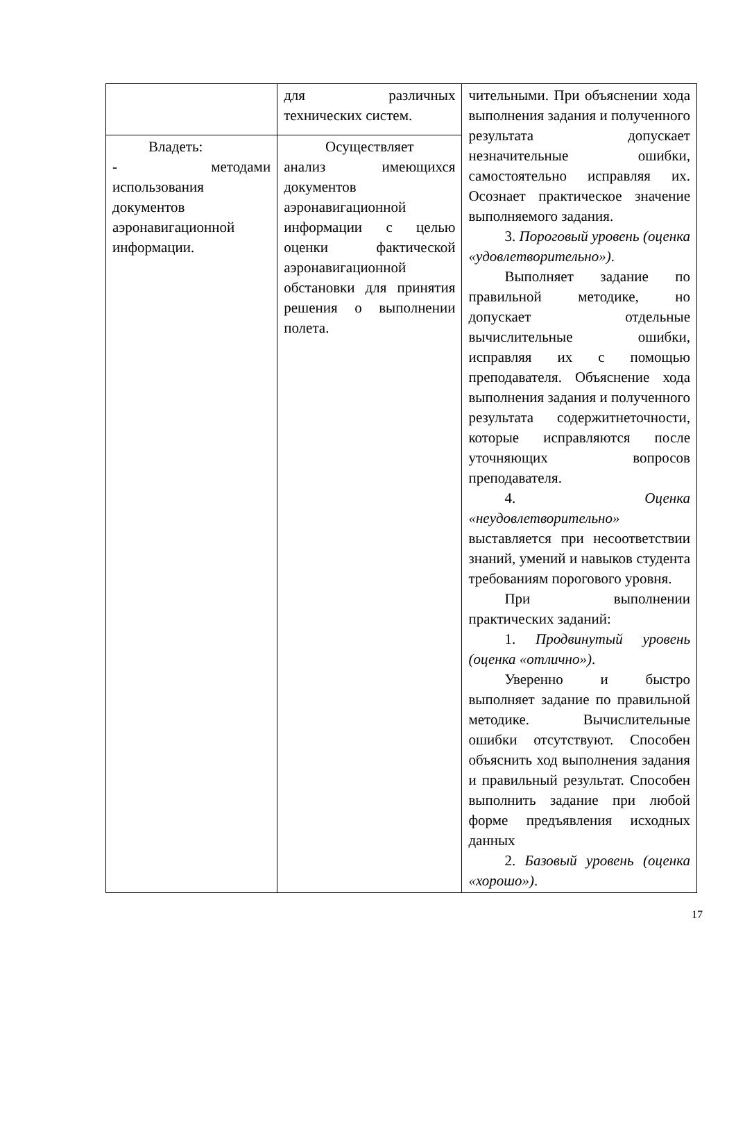| | для различных технических систем. | чительными. При объяснении хода выполнения задания и полученного результата допускает незначительные ошибки, самостоятельно исправляя их. Осознает практическое значение выполняемого задания. 3. Пороговый уровень (оценка «удовлетворительно») . Выполняет задание по правильной методике, но допускает отдельные вычислительные ошибки, исправляя их с помощью преподавателя. Объяснение хода выполнения задания и полученного результата содержитнеточности, которые исправляются после уточняющих вопросов преподавателя. 4. Оценка «неудовлетворительно» выставляется при несоответствии знаний, умений и навыков студента требованиям порогового уровня. При выполнении практических заданий: 1. Продвинутый уровень (оценка «отлично») . Уверенно и быстро выполняет задание по правильной методике. Вычислительные ошибки отсутствуют. Способен объяснить ход выполнения задания и правильный результат. Способен выполнить задание при любой форме предъявления исходных данных 2. Базовый уровень (оценка «хорошо») . |
| Владеть: - методами использования документов аэронавигационной информации. | Осуществляет анализ имеющихся документов аэронавигационной информации с целью оценки фактической аэронавигационной обстановки для принятия решения о выполнении полета. | |
17